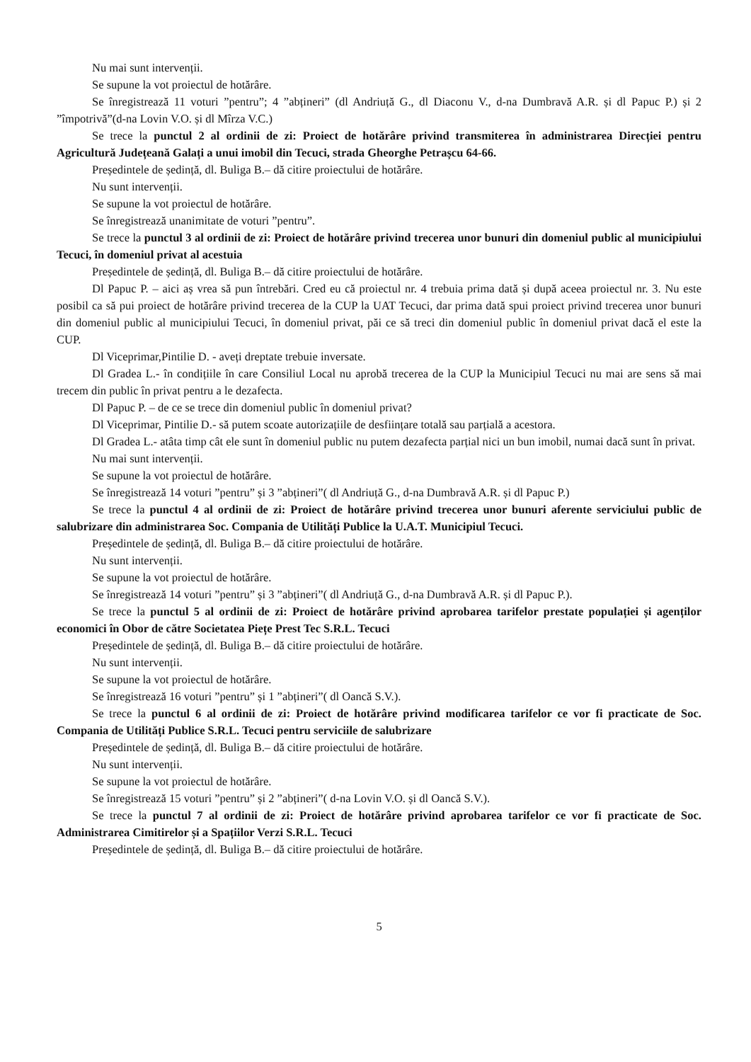Nu mai sunt intervenții.
Se supune la vot proiectul de hotărâre.
Se înregistrează 11 voturi ”pentru”; 4 ”abțineri” (dl Andriuță G., dl Diaconu V., d-na Dumbravă A.R. și dl Papuc P.) și 2 ”împotrivă”(d-na Lovin V.O. și dl Mîrza V.C.)
Se trece la punctul 2 al ordinii de zi: Proiect de hotărâre privind transmiterea în administrarea Direcției pentru Agricultură Județeană Galați a unui imobil din Tecuci, strada Gheorghe Petrașcu 64-66.
Președintele de ședință, dl. Buliga B.– dă citire proiectului de hotărâre.
Nu sunt intervenții.
Se supune la vot proiectul de hotărâre.
Se înregistrează unanimitate de voturi ”pentru”.
Se trece la punctul 3 al ordinii de zi: Proiect de hotărâre privind trecerea unor bunuri din domeniul public al municipiului Tecuci, în domeniul privat al acestuia
Președintele de ședință, dl. Buliga B.– dă citire proiectului de hotărâre.
Dl Papuc P. – aici aș vrea să pun întrebări. Cred eu că proiectul nr. 4 trebuia prima dată și după aceea proiectul nr. 3. Nu este posibil ca să pui proiect de hotărâre privind trecerea de la CUP la UAT Tecuci, dar prima dată spui proiect privind trecerea unor bunuri din domeniul public al municipiului Tecuci, în domeniul privat, păi ce să treci din domeniul public în domeniul privat dacă el este la CUP.
Dl Viceprimar,Pintilie D. - aveți dreptate trebuie inversate.
Dl Gradea L.- în condițiile în care Consiliul Local nu aprobă trecerea de la CUP la Municipiul Tecuci nu mai are sens să mai trecem din public în privat pentru a le dezafecta.
Dl Papuc P. – de ce se trece din domeniul public în domeniul privat?
Dl Viceprimar, Pintilie D.- să putem scoate autorizațiile de desființare totală sau parțială a acestora.
Dl Gradea L.- atâta timp cât ele sunt în domeniul public nu putem dezafecta parțial nici un bun imobil, numai dacă sunt în privat.
Nu mai sunt intervenții.
Se supune la vot proiectul de hotărâre.
Se înregistrează 14 voturi ”pentru” și 3 ”abțineri”( dl Andriuță G., d-na Dumbravă A.R. și dl Papuc P.)
Se trece la punctul 4 al ordinii de zi: Proiect de hotărâre privind trecerea unor bunuri aferente serviciului public de salubrizare din administrarea Soc. Compania de Utilități Publice la U.A.T. Municipiul Tecuci.
Președintele de ședință, dl. Buliga B.– dă citire proiectului de hotărâre.
Nu sunt intervenții.
Se supune la vot proiectul de hotărâre.
Se înregistrează 14 voturi ”pentru” și 3 ”abțineri”( dl Andriuță G., d-na Dumbravă A.R. și dl Papuc P.).
Se trece la punctul 5 al ordinii de zi: Proiect de hotărâre privind aprobarea tarifelor prestate populației și agenților economici în Obor de către Societatea Piețe Prest Tec S.R.L. Tecuci
Președintele de ședință, dl. Buliga B.– dă citire proiectului de hotărâre.
Nu sunt intervenții.
Se supune la vot proiectul de hotărâre.
Se înregistrează 16 voturi ”pentru” și 1 ”abțineri”( dl Oancă S.V.).
Se trece la punctul 6 al ordinii de zi: Proiect de hotărâre privind modificarea tarifelor ce vor fi practicate de Soc. Compania de Utilități Publice S.R.L. Tecuci pentru serviciile de salubrizare
Președintele de ședință, dl. Buliga B.– dă citire proiectului de hotărâre.
Nu sunt intervenții.
Se supune la vot proiectul de hotărâre.
Se înregistrează 15 voturi ”pentru” și 2 ”abțineri”( d-na Lovin V.O. și dl Oancă S.V.).
Se trece la punctul 7 al ordinii de zi: Proiect de hotărâre privind aprobarea tarifelor ce vor fi practicate de Soc. Administrarea Cimitirelor și a Spațiilor Verzi S.R.L. Tecuci
Președintele de ședință, dl. Buliga B.– dă citire proiectului de hotărâre.
5